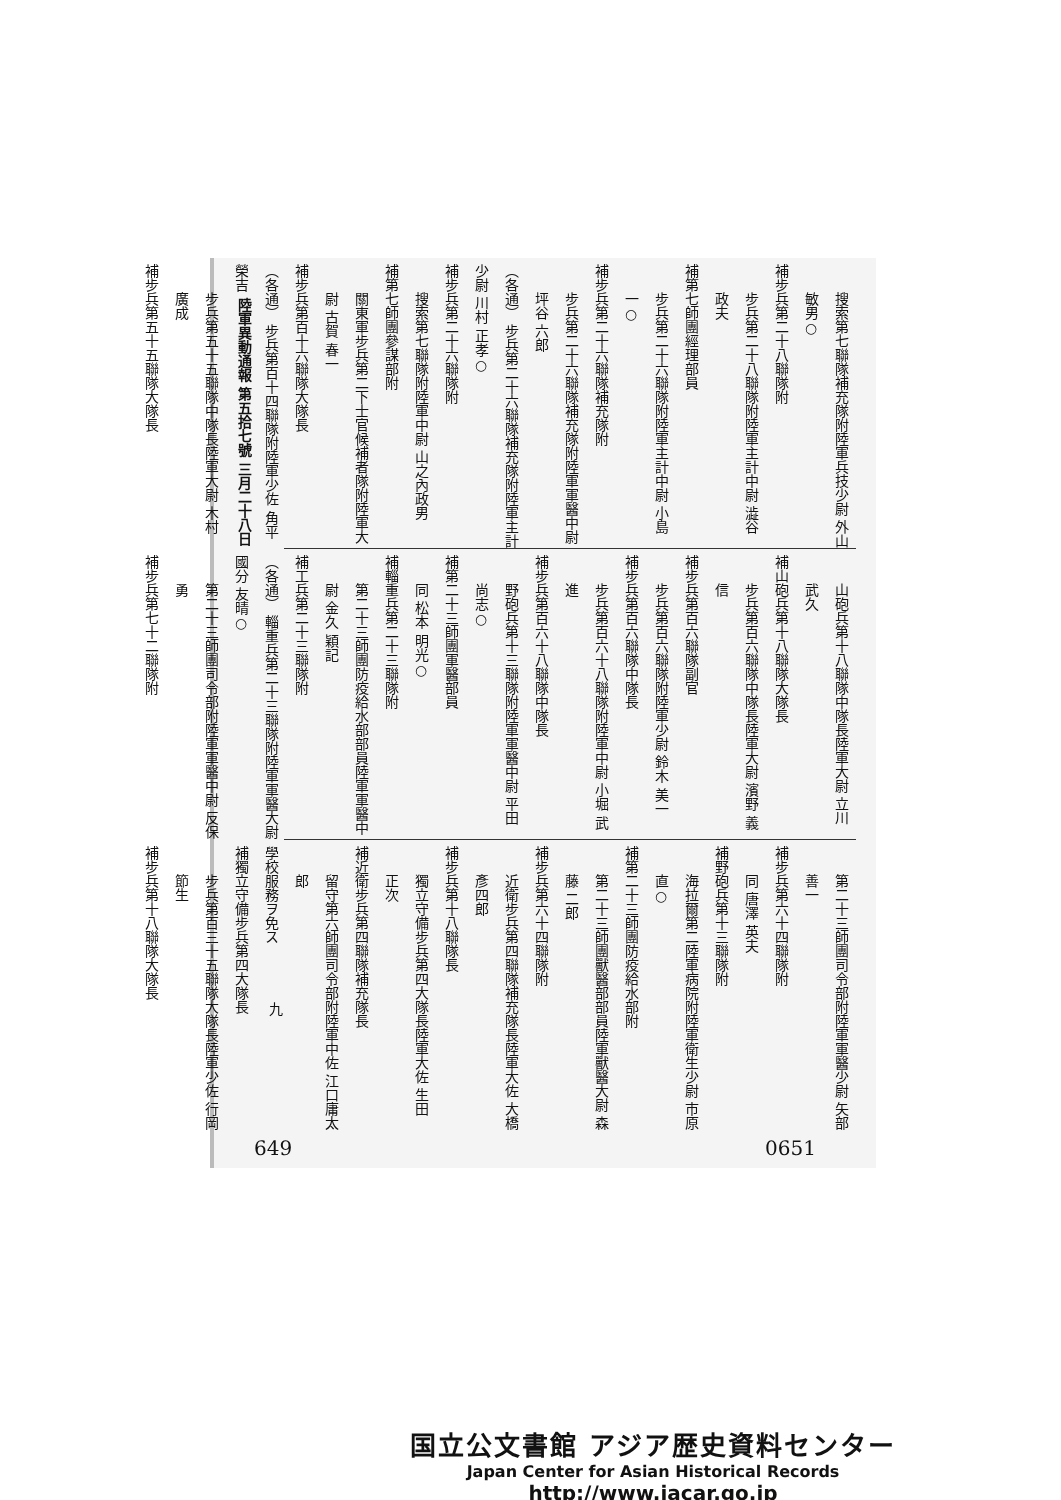陸軍異動通報 第五拾七號 三月二十八日
搜索第七聯隊補充隊附陸軍兵技少尉 外山 敏男○
補步兵第二十八聯隊附
步兵第二十八聯隊附陸軍主計中尉 澁谷 政夫
補第七師團經理部員
步兵第二十六聯隊附陸軍主計中尉 小島 一○
補步兵第二十六聯隊補充隊附
步兵第二十六聯隊補充隊附陸軍軍醫中尉 坪谷 六郎
（各通） 步兵第二十六聯隊補充隊附陸軍主計少尉 川村 正孝○
補步兵第二十六聯隊附
搜索第七聯隊附陸軍中尉 山之內政男
補第七師團參謀部附
關東軍步兵第二下士官候補者隊附陸軍大尉 古賀 春一
補步兵第百十六聯隊大隊長
（各通） 步兵第百十四聯隊附陸軍少佐 角平 榮吉
步兵第五十五聯隊中隊長陸軍大尉 木村 廣成
補步兵第五十五聯隊大隊長
山砲兵第十八聯隊中隊長陸軍大尉 立川 武久
補山砲兵第十八聯隊大隊長
步兵第百六聯隊中隊長陸軍大尉 濱野 義信
補步兵第百六聯隊副官
步兵第百六聯隊附陸軍少尉 鈴木 美一
補步兵第百六聯隊中隊長
步兵第百六十八聯隊附陸軍中尉 小堀 武進
補步兵第百六十八聯隊中隊長
野砲兵第十三聯隊附陸軍軍醫中尉 平田 尚志○
補第二十三師團軍醫部員
同 松本 明光○
補輜重兵第二十三聯隊附
第二十三師團防疫給水部部員陸軍軍醫中尉 金久 穎記
補工兵第二十三聯隊附
（各通） 輜重兵第二十三聯隊附陸軍軍醫大尉 國分 友晴○
第二十三師團司令部附陸軍軍醫中尉 反保 勇
補步兵第七十二聯隊附
第二十三師團司令部附陸軍軍醫少尉 矢部 善一
補步兵第六十四聯隊附
同 唐澤 英夫
補野砲兵第十三聯隊附
海拉爾第二陸軍病院附陸軍衛生少尉 市原 直○
補第二十三師團防疫給水部附
第二十三師團獸醫部部員陸軍獸醫大尉 森藤 二郎
補步兵第六十四聯隊附
近衛步兵第四聯隊補充隊長陸軍大佐 大橋彥四郎
補步兵第十八聯隊長
獨立守備步兵第四大隊長陸軍大佐 生田 正次
補近衛步兵第四聯隊補充隊長
留守第六師團司令部附陸軍中佐 江口庸太郎
學校服務ヲ免ス
補獨立守備步兵第四大隊長
步兵第百三十五聯隊大隊長陸軍少佐 行岡 節生
補步兵第十八聯隊大隊長
九
649 0651
国立公文書館 アジア歴史資料センター
Japan Center for Asian Historical Records
http://www.jacar.go.jp